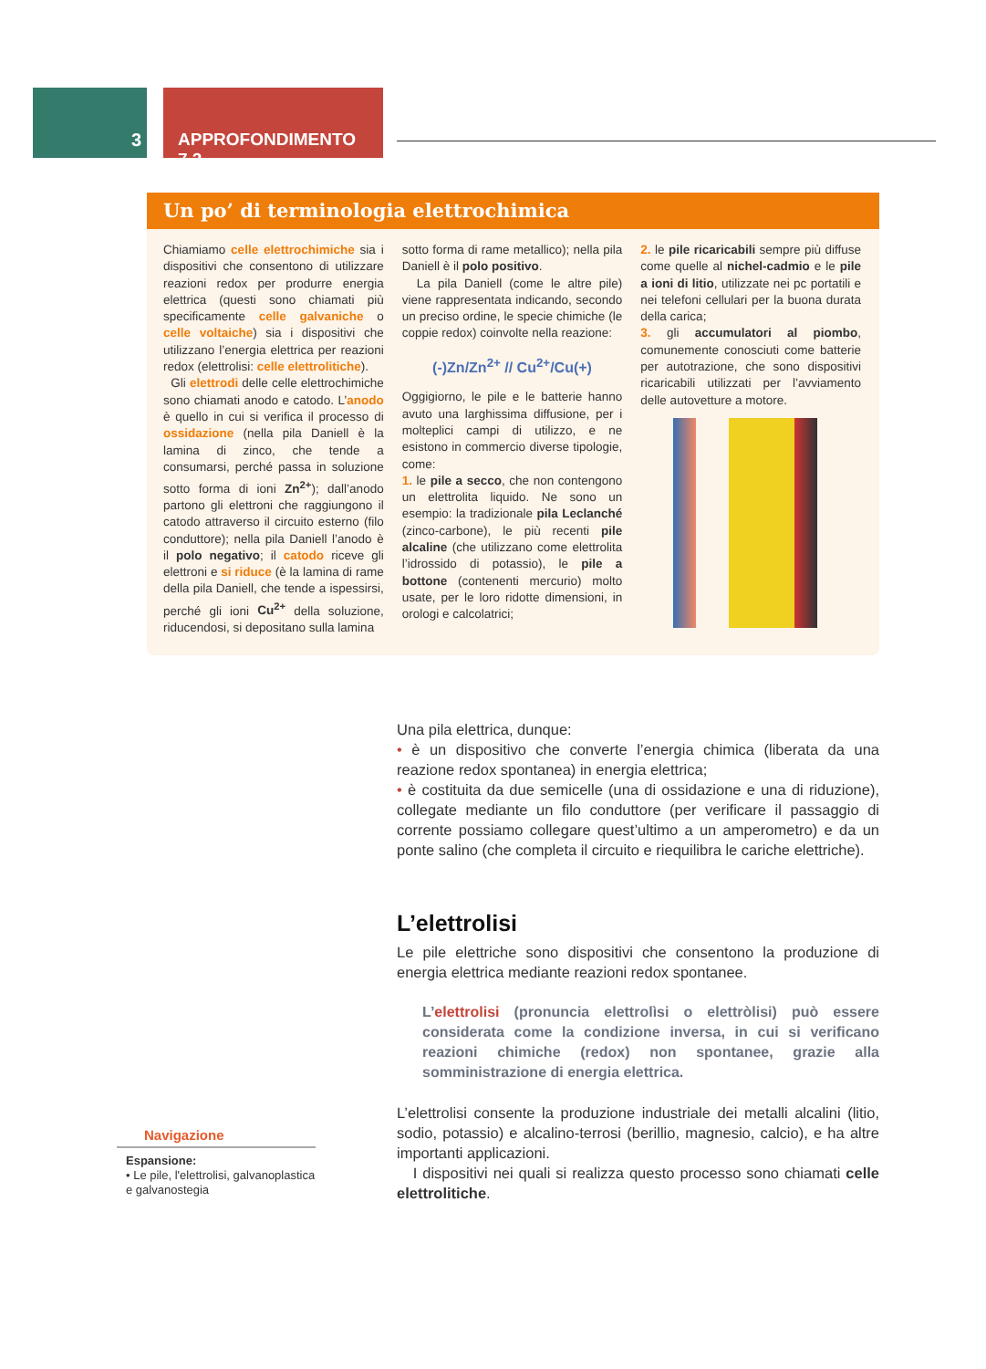3 APPROFONDIMENTO 7.2
Un po’ di terminologia elettrochimica
Chiamiamo celle elettrochimiche sia i dispositivi che consentono di utilizzare reazioni redox per produrre energia elettrica (questi sono chiamati più specificamente celle galvaniche o celle voltaiche) sia i dispositivi che utilizzano l’energia elettrica per reazioni redox (elettrolisi: celle elettrolitiche).
Gli elettrodi delle celle elettrochimiche sono chiamati anodo e catodo. L’anodo è quello in cui si verifica il processo di ossidazione (nella pila Daniell è la lamina di zinco, che tende a consumarsi, perché passa in soluzione sotto forma di ioni Zn<sup>2+</sup>); dall’anodo partono gli elettroni che raggiungono il catodo attraverso il circuito esterno (filo conduttore); nella pila Daniell l’anodo è il polo negativo; il catodo riceve gli elettroni e si riduce (è la lamina di rame della pila Daniell, che tende a ispessirsi, perché gli ioni Cu<sup>2+</sup> della soluzione, riducendosi, si depositano sulla lamina
sotto forma di rame metallico); nella pila Daniell è il polo positivo.
La pila Daniell (come le altre pile) viene rappresentata indicando, secondo un preciso ordine, le specie chimiche (le coppie redox) coinvolte nella reazione:
(-)Zn/Zn<sup>2+</sup> // Cu<sup>2+</sup>/Cu(+)
Oggigiorno, le pile e le batterie hanno avuto una larghissima diffusione, per i molteplici campi di utilizzo, e ne esistono in commercio diverse tipologie, come:
1. le pile a secco, che non contengono un elettrolita liquido. Ne sono un esempio: la tradizionale pila Leclanché (zinco-carbone), le più recenti pile alcaline (che utilizzano come elettrolita l’idrossido di potassio), le pile a bottone (contenenti mercurio) molto usate, per le loro ridotte dimensioni, in orologi e calcolatrici;
2. le pile ricaricabili sempre più diffuse come quelle al nichel-cadmio e le pile a ioni di litio, utilizzate nei pc portatili e nei telefoni cellulari per la buona durata della carica;
3. gli accumulatori al piombo, comunemente conosciuti come batterie per autotrazione, che sono dispositivi ricaricabili utilizzati per l’avviamento delle autovetture a motore.
Una pila elettrica, dunque:
• è un dispositivo che converte l’energia chimica (liberata da una reazione redox spontanea) in energia elettrica;
• è costituita da due semicelle (una di ossidazione e una di riduzione), collegate mediante un filo conduttore (per verificare il passaggio di corrente possiamo collegare quest’ultimo a un amperometro) e da un ponte salino (che completa il circuito e riequilibra le cariche elettriche).
L’elettrolisi
Le pile elettriche sono dispositivi che consentono la produzione di energia elettrica mediante reazioni redox spontanee.
L’elettrolisi (pronuncia elettrolìsi o elettròlisi) può essere considerata come la condizione inversa, in cui si verificano reazioni chimiche (redox) non spontanee, grazie alla somministrazione di energia elettrica.
L’elettrolisi consente la produzione industriale dei metalli alcalini (litio, sodio, potassio) e alcalino-terrosi (berillio, magnesio, calcio), e ha altre importanti applicazioni.
I dispositivi nei quali si realizza questo processo sono chiamati celle elettrolitiche.
Navigazione
Espansione:
• Le pile, l'elettrolisi, galvanoplastica e galvanostegia